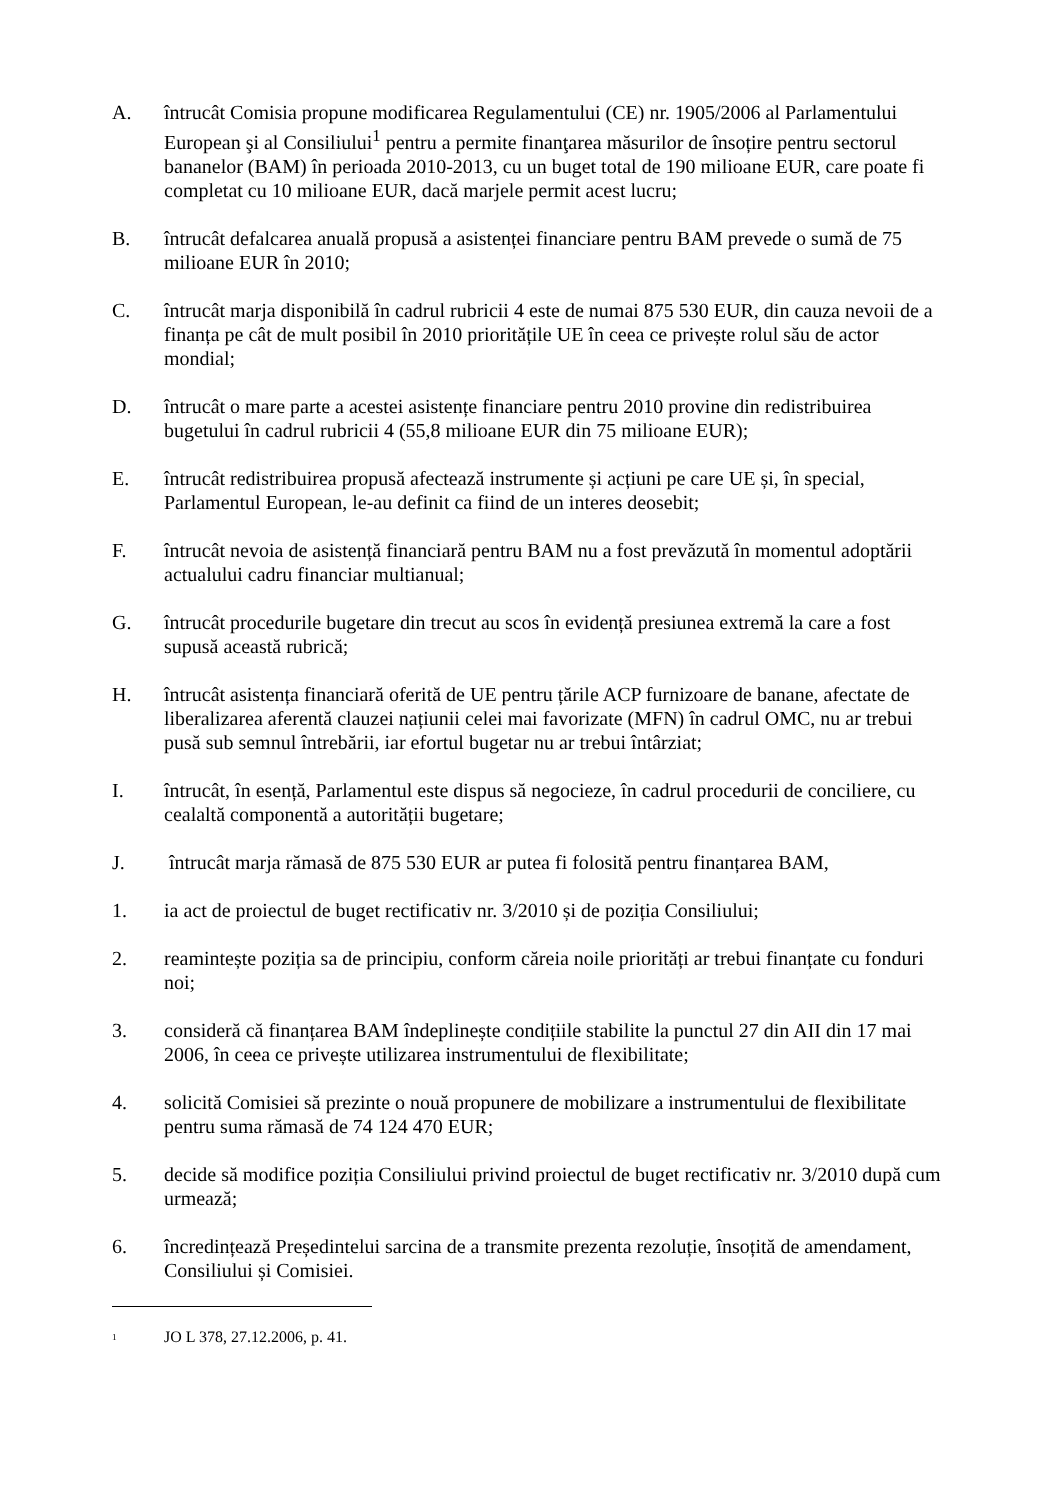A. întrucât Comisia propune modificarea Regulamentului (CE) nr. 1905/2006 al Parlamentului European şi al Consiliului<sup>1</sup> pentru a permite finanţarea măsurilor de însoțire pentru sectorul bananelor (BAM) în perioada 2010-2013, cu un buget total de 190 milioane EUR, care poate fi completat cu 10 milioane EUR, dacă marjele permit acest lucru;
B. întrucât defalcarea anuală propusă a asistenței financiare pentru BAM prevede o sumă de 75 milioane EUR în 2010;
C. întrucât marja disponibilă în cadrul rubricii 4 este de numai 875 530 EUR, din cauza nevoii de a finanța pe cât de mult posibil în 2010 prioritățile UE în ceea ce privește rolul său de actor mondial;
D. întrucât o mare parte a acestei asistențe financiare pentru 2010 provine din redistribuirea bugetului în cadrul rubricii 4 (55,8 milioane EUR din 75 milioane EUR);
E. întrucât redistribuirea propusă afectează instrumente și acțiuni pe care UE și, în special, Parlamentul European, le-au definit ca fiind de un interes deosebit;
F. întrucât nevoia de asistență financiară pentru BAM nu a fost prevăzută în momentul adoptării actualului cadru financiar multianual;
G. întrucât procedurile bugetare din trecut au scos în evidență presiunea extremă la care a fost supusă această rubrică;
H. întrucât asistența financiară oferită de UE pentru țările ACP furnizoare de banane, afectate de liberalizarea aferentă clauzei națiunii celei mai favorizate (MFN) în cadrul OMC, nu ar trebui pusă sub semnul întrebării, iar efortul bugetar nu ar trebui întârziat;
I. întrucât, în esență, Parlamentul este dispus să negocieze, în cadrul procedurii de conciliere, cu cealaltă componentă a autorității bugetare;
J. întrucât marja rămasă de 875 530 EUR ar putea fi folosită pentru finanțarea BAM,
1. ia act de proiectul de buget rectificativ nr. 3/2010 și de poziția Consiliului;
2. reamintește poziția sa de principiu, conform căreia noile priorități ar trebui finanțate cu fonduri noi;
3. consideră că finanțarea BAM îndeplinește condițiile stabilite la punctul 27 din AII din 17 mai 2006, în ceea ce privește utilizarea instrumentului de flexibilitate;
4. solicită Comisiei să prezinte o nouă propunere de mobilizare a instrumentului de flexibilitate pentru suma rămasă de 74 124 470 EUR;
5. decide să modifice poziția Consiliului privind proiectul de buget rectificativ nr. 3/2010 după cum urmează;
6. încredințează Președintelui sarcina de a transmite prezenta rezoluție, însoțită de amendament, Consiliului și Comisiei.
<sup>1</sup>
JO L 378, 27.12.2006, p. 41.